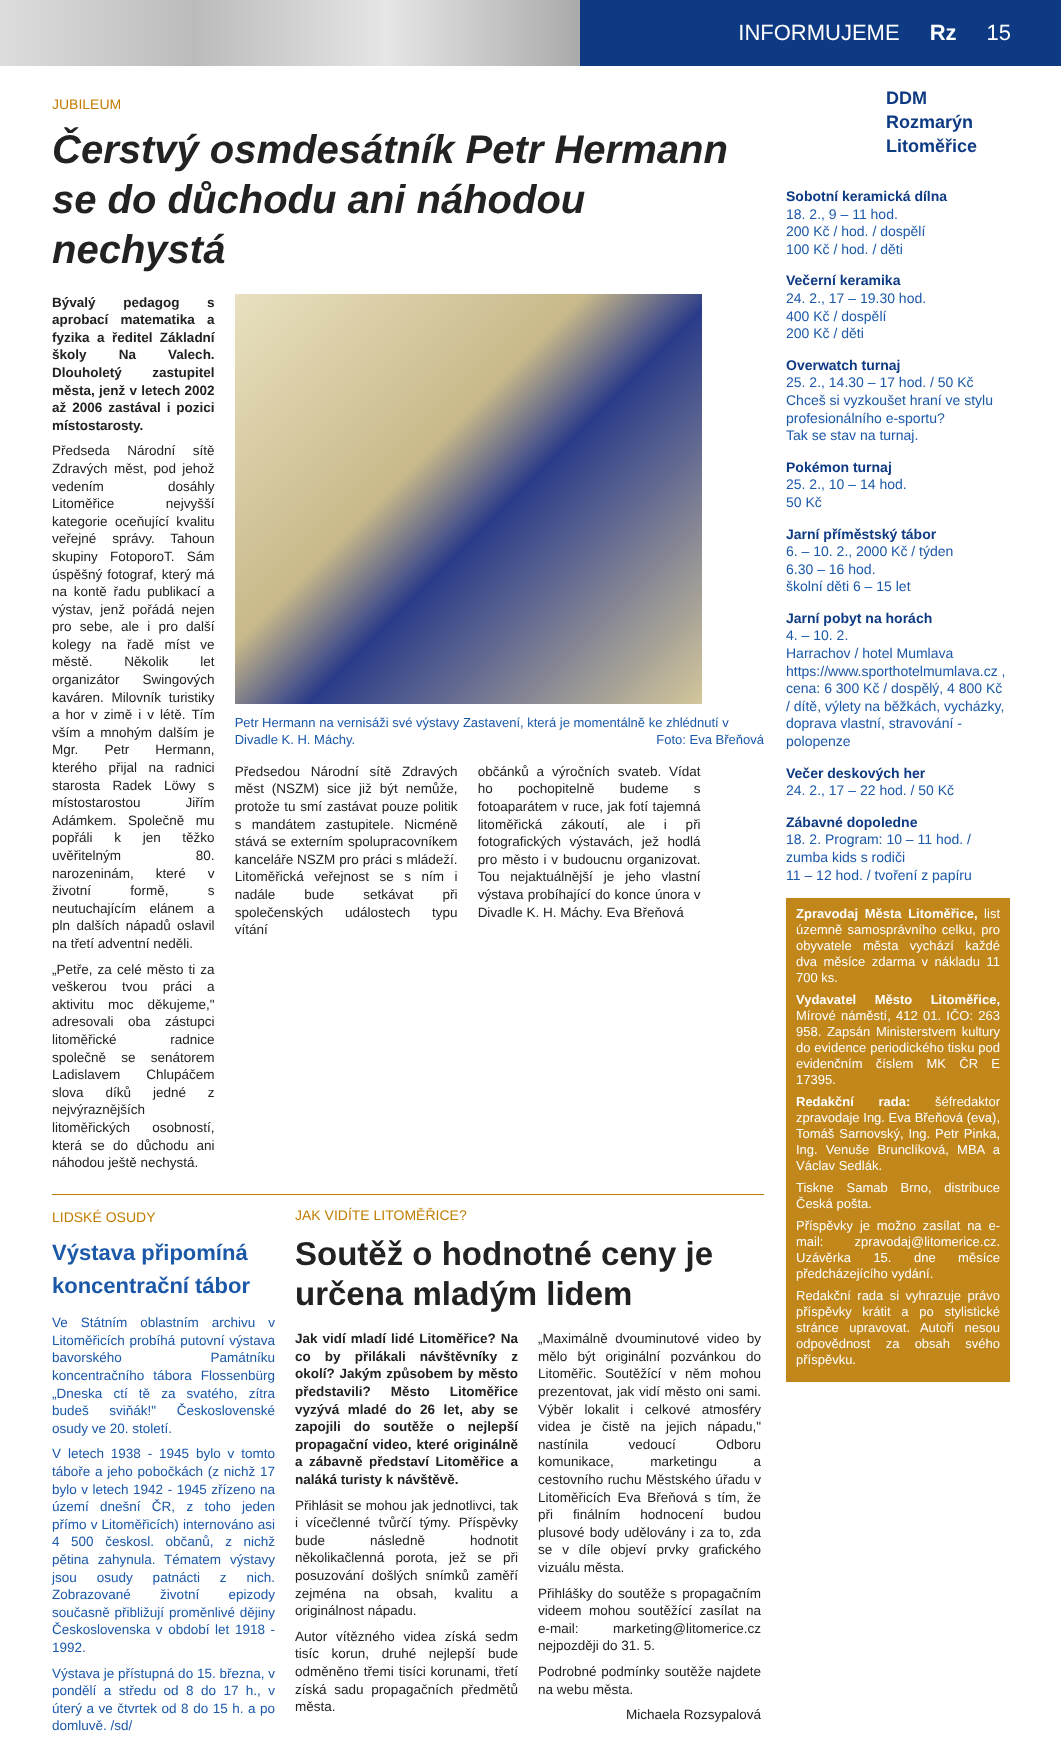INFORMUJEME Rz 15
JUBILEUM
Čerstvý osmdesátník Petr Hermann se do důchodu ani náhodou nechystá
Bývalý pedagog s aprobací matematika a fyzika a ředitel Základní školy Na Valech. Dlouholetý zastupitel města, jenž v letech 2002 až 2006 zastával i pozici místostarosty.
Předseda Národní sítě Zdravých měst, pod jehož vedením dosáhly Litoměřice nejvyšší kategorie oceňující kvalitu veřejné správy. Tahoun skupiny FotoporoT. Sám úspěšný fotograf, který má na kontě řadu publikací a výstav, jenž pořádá nejen pro sebe, ale i pro další kolegy na řadě míst ve městě. Několik let organizátor Swingových kaváren. Milovník turistiky a hor v zimě i v létě. Tím vším a mnohým dalším je Mgr. Petr Hermann, kterého přijal na radnici starosta Radek Löwy s místostarostou Jiřím Adámkem. Společně mu popřáli k jen těžko uvěřitelným 80. narozeninám, které v životní formě, s neutuchajícím elánem a pln dalších nápadů oslavil na třetí adventní neděli.
„Petře, za celé město ti za veškerou tvou práci a aktivitu moc děkujeme," adresovali oba zástupci litoměřické radnice společně se senátorem Ladislavem Chlupáčem slova díků jedné z nejvýraznějších litoměřických osobností, která se do důchodu ani náhodou ještě nechystá.
Petr Hermann na vernisáži své výstavy Zastavení, která je momentálně ke zhlédnutí v Divadle K. H. Máchy. Foto: Eva Břeňová
Předsedou Národní sítě Zdravých měst (NSZM) sice již být nemůže, protože tu smí zastávat pouze politik s mandátem zastupitele. Nicméně stává se externím spolupracovníkem kanceláře NSZM pro práci s mládeží. Litoměřická veřejnost se s ním i nadále bude setkávat při společenských událostech typu vítání
občánků a výročních svateb. Vídat ho pochopitelně budeme s fotoaparátem v ruce, jak fotí tajemná litoměřická zákoutí, ale i při fotografických výstavách, jež hodlá pro město i v budoucnu organizovat. Tou nejaktuálnější je jeho vlastní výstava probíhající do konce února v Divadle K. H. Máchy. Eva Břeňová
LIDSKÉ OSUDY
Výstava připomíná koncentrační tábor
Ve Státním oblastním archivu v Litoměřicích probíhá putovní výstava bavorského Památníku koncentračního tábora Flossenbürg „Dneska ctí tě za svatého, zítra budeš sviňák!" Československé osudy ve 20. století.
V letech 1938 - 1945 bylo v tomto táboře a jeho pobočkách (z nichž 17 bylo v letech 1942 - 1945 zřízeno na území dnešní ČR, z toho jeden přímo v Litoměřicích) internováno asi 4 500 českosl. občanů, z nichž pětina zahynula. Tématem výstavy jsou osudy patnácti z nich. Zobrazované životní epizody současně přibližují proměnlivé dějiny Československa v období let 1918 - 1992.
Výstava je přístupná do 15. března, v pondělí a středu od 8 do 17 h., v úterý a ve čtvrtek od 8 do 15 h. a po domluvě. /sd/
JAK VIDÍTE LITOMĚŘICE?
Soutěž o hodnotné ceny je určena mladým lidem
Jak vidí mladí lidé Litoměřice? Na co by přilákali návštěvníky z okolí? Jakým způsobem by město představili? Město Litoměřice vyzývá mladé do 26 let, aby se zapojili do soutěže o nejlepší propagační video, které originálně a zábavně představí Litoměřice a naláká turisty k návštěvě.
Přihlásit se mohou jak jednotlivci, tak i vícečlenné tvůrčí týmy. Příspěvky bude následně hodnotit několikačlenná porota, jež se při posuzování došlých snímků zaměří zejména na obsah, kvalitu a originálnost nápadu.
Autor vítězného videa získá sedm tisíc korun, druhé nejlepší bude odměněno třemi tisíci korunami, třetí získá sadu propagačních předmětů města.
„Maximálně dvouminutové video by mělo být originální pozvánkou do Litoměřic. Soutěžící v něm mohou prezentovat, jak vidí město oni sami. Výběr lokalit i celkové atmosféry videa je čistě na jejich nápadu," nastínila vedoucí Odboru komunikace, marketingu a cestovního ruchu Městského úřadu v Litoměřicích Eva Břeňová s tím, že při finálním hodnocení budou plusové body udělovány i za to, zda se v díle objeví prvky grafického vizuálu města.
Přihlášky do soutěže s propagačním videem mohou soutěžící zasílat na e-mail: marketing@litomerice.cz nejpozději do 31. 5.
Podrobné podmínky soutěže najdete na webu města.
Michaela Rozsypalová
DDM
Rozmarýn
Litoměřice
Sobotní keramická dílna
18. 2., 9 – 11 hod.
200 Kč / hod. / dospělí
100 Kč / hod. / děti
Večerní keramika
24. 2., 17 – 19.30 hod.
400 Kč / dospělí
200 Kč / děti
Overwatch turnaj
25. 2., 14.30 – 17 hod. / 50 Kč
Chceš si vyzkoušet hraní ve stylu profesionálního e-sportu?
Tak se stav na turnaj.
Pokémon turnaj
25. 2., 10 – 14 hod.
50 Kč
Jarní příměstský tábor
6. – 10. 2., 2000 Kč / týden
6.30 – 16 hod.
školní děti 6 – 15 let
Jarní pobyt na horách
4. – 10. 2.
Harrachov / hotel Mumlava https://www.sporthotelmumlava.cz , cena: 6 300 Kč / dospělý, 4 800 Kč / dítě, výlety na běžkách, vycházky, doprava vlastní, stravování - polopenze
Večer deskových her
24. 2., 17 – 22 hod. / 50 Kč
Zábavné dopoledne
18. 2. Program: 10 – 11 hod. / zumba kids s rodiči
11 – 12 hod. / tvoření z papíru
Zpravodaj Města Litoměřice, list územně samosprávního celku, pro obyvatele města vychází každé dva měsíce zdarma v nákladu 11 700 ks.
Vydavatel Město Litoměřice, Mírové náměstí, 412 01. IČO: 263 958. Zapsán Ministerstvem kultury do evidence periodického tisku pod evidenčním číslem MK ČR E 17395.
Redakční rada: šéfredaktor zpravodaje Ing. Eva Břeňová (eva), Tomáš Sarnovský, Ing. Petr Pinka, Ing. Venuše Brunclíková, MBA a Václav Sedlák.
Tiskne Samab Brno, distribuce Česká pošta.
Příspěvky je možno zasílat na e-mail: zpravodaj@litomerice.cz. Uzávěrka 15. dne měsíce předcházejícího vydání.
Redakční rada si vyhrazuje právo příspěvky krátit a po stylistické stránce upravovat. Autoři nesou odpovědnost za obsah svého příspěvku.